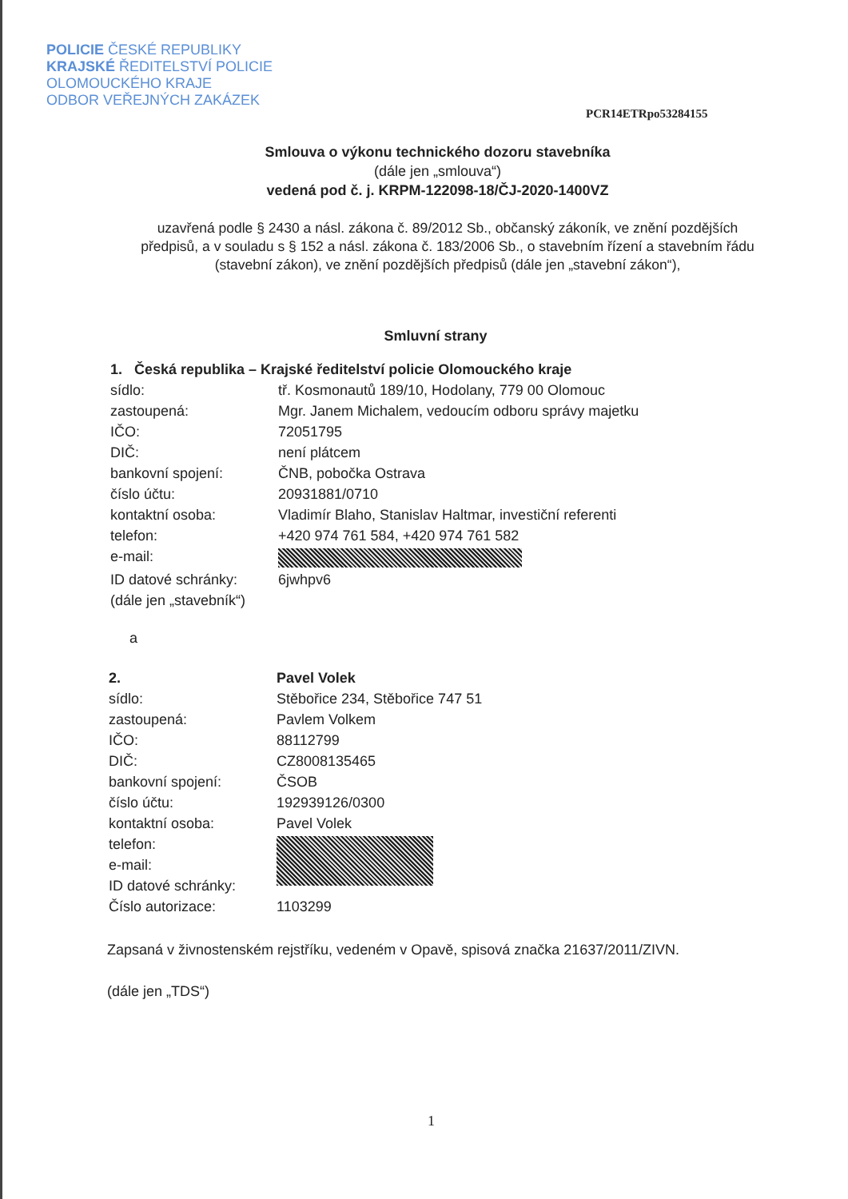POLICIE ČESKÉ REPUBLIKY
KRAJSKÉ ŘEDITELSTVÍ POLICIE
OLOMOUCKÉHO KRAJE
ODBOR VEŘEJNÝCH ZAKÁZEK
PCR14ETRpo53284155
Smlouva o výkonu technického dozoru stavebníka
(dále jen „smlouva“)
vedená pod č. j. KRPM-122098-18/ČJ-2020-1400VZ
uzavřená podle § 2430 a násl. zákona č. 89/2012 Sb., občanský zákoník, ve znění pozdějších předpisů, a v souladu s § 152 a násl. zákona č. 183/2006 Sb., o stavebním řízení a stavebním řádu (stavební zákon), ve znění pozdějších předpisů (dále jen „stavební zákon“),
Smluvní strany
| 1. Česká republika – Krajské ředitelství policie Olomouckého kraje | |
| sídlo: | tř. Kosmonautů 189/10, Hodolany, 779 00 Olomouc |
| zastoupená: | Mgr. Janem Michalem, vedoucím odboru správy majetku |
| IČO: | 72051795 |
| DIČ: | není plátcem |
| bankovní spojení: | ČNB, pobočka Ostrava |
| číslo účtu: | 20931881/0710 |
| kontaktní osoba: | Vladimír Blaho, Stanislav Haltmar, investiční referenti |
| telefon: | +420 974 761 584, +420 974 761 582 |
| e-mail: | |
| ID datové schránky: | 6jwhpv6 |
| (dále jen „stavebník“) | |
a
| 2. | Pavel Volek |
| sídlo: | Stěbořice 234, Stěbořice 747 51 |
| zastoupená: | Pavlem Volkem |
| IČO: | 88112799 |
| DIČ: | CZ8008135465 |
| bankovní spojení: | ČSOB |
| číslo účtu: | 192939126/0300 |
| kontaktní osoba: | Pavel Volek |
| telefon: | |
| e-mail: | |
| ID datové schránky: | |
| Číslo autorizace: | 1103299 |
Zapsaná v živnostenském rejstříku, vedeném v Opavě, spisová značka 21637/2011/ZIVN.
(dále jen „TDS“)
1